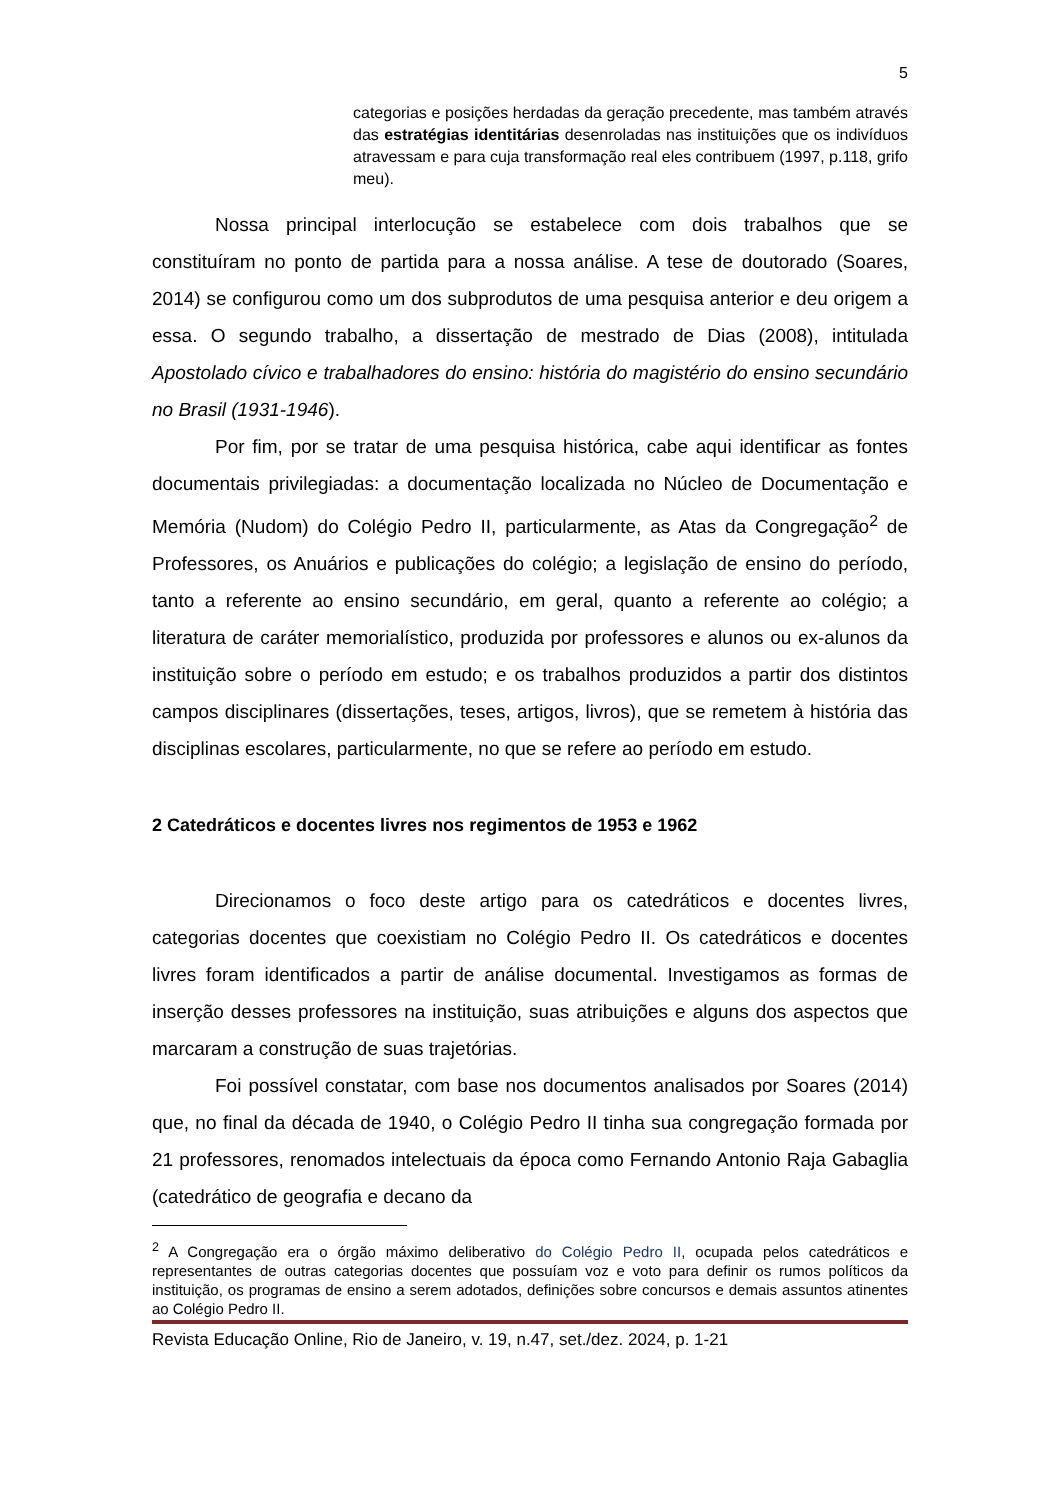5
categorias e posições herdadas da geração precedente, mas também através das estratégias identitárias desenroladas nas instituições que os indivíduos atravessam e para cuja transformação real eles contribuem (1997, p.118, grifo meu).
Nossa principal interlocução se estabelece com dois trabalhos que se constituíram no ponto de partida para a nossa análise. A tese de doutorado (Soares, 2014) se configurou como um dos subprodutos de uma pesquisa anterior e deu origem a essa. O segundo trabalho, a dissertação de mestrado de Dias (2008), intitulada Apostolado cívico e trabalhadores do ensino: história do magistério do ensino secundário no Brasil (1931-1946).
Por fim, por se tratar de uma pesquisa histórica, cabe aqui identificar as fontes documentais privilegiadas: a documentação localizada no Núcleo de Documentação e Memória (Nudom) do Colégio Pedro II, particularmente, as Atas da Congregação<sup>2</sup> de Professores, os Anuários e publicações do colégio; a legislação de ensino do período, tanto a referente ao ensino secundário, em geral, quanto a referente ao colégio; a literatura de caráter memorialístico, produzida por professores e alunos ou ex-alunos da instituição sobre o período em estudo; e os trabalhos produzidos a partir dos distintos campos disciplinares (dissertações, teses, artigos, livros), que se remetem à história das disciplinas escolares, particularmente, no que se refere ao período em estudo.
2 Catedráticos e docentes livres nos regimentos de 1953 e 1962
Direcionamos o foco deste artigo para os catedráticos e docentes livres, categorias docentes que coexistiam no Colégio Pedro II. Os catedráticos e docentes livres foram identificados a partir de análise documental. Investigamos as formas de inserção desses professores na instituição, suas atribuições e alguns dos aspectos que marcaram a construção de suas trajetórias.
Foi possível constatar, com base nos documentos analisados por Soares (2014) que, no final da década de 1940, o Colégio Pedro II tinha sua congregação formada por 21 professores, renomados intelectuais da época como Fernando Antonio Raja Gabaglia (catedrático de geografia e decano da
<sup>2</sup> A Congregação era o órgão máximo deliberativo do Colégio Pedro II, ocupada pelos catedráticos e representantes de outras categorias docentes que possuíam voz e voto para definir os rumos políticos da instituição, os programas de ensino a serem adotados, definições sobre concursos e demais assuntos atinentes ao Colégio Pedro II.
Revista Educação Online, Rio de Janeiro, v. 19, n.47, set./dez. 2024, p. 1-21